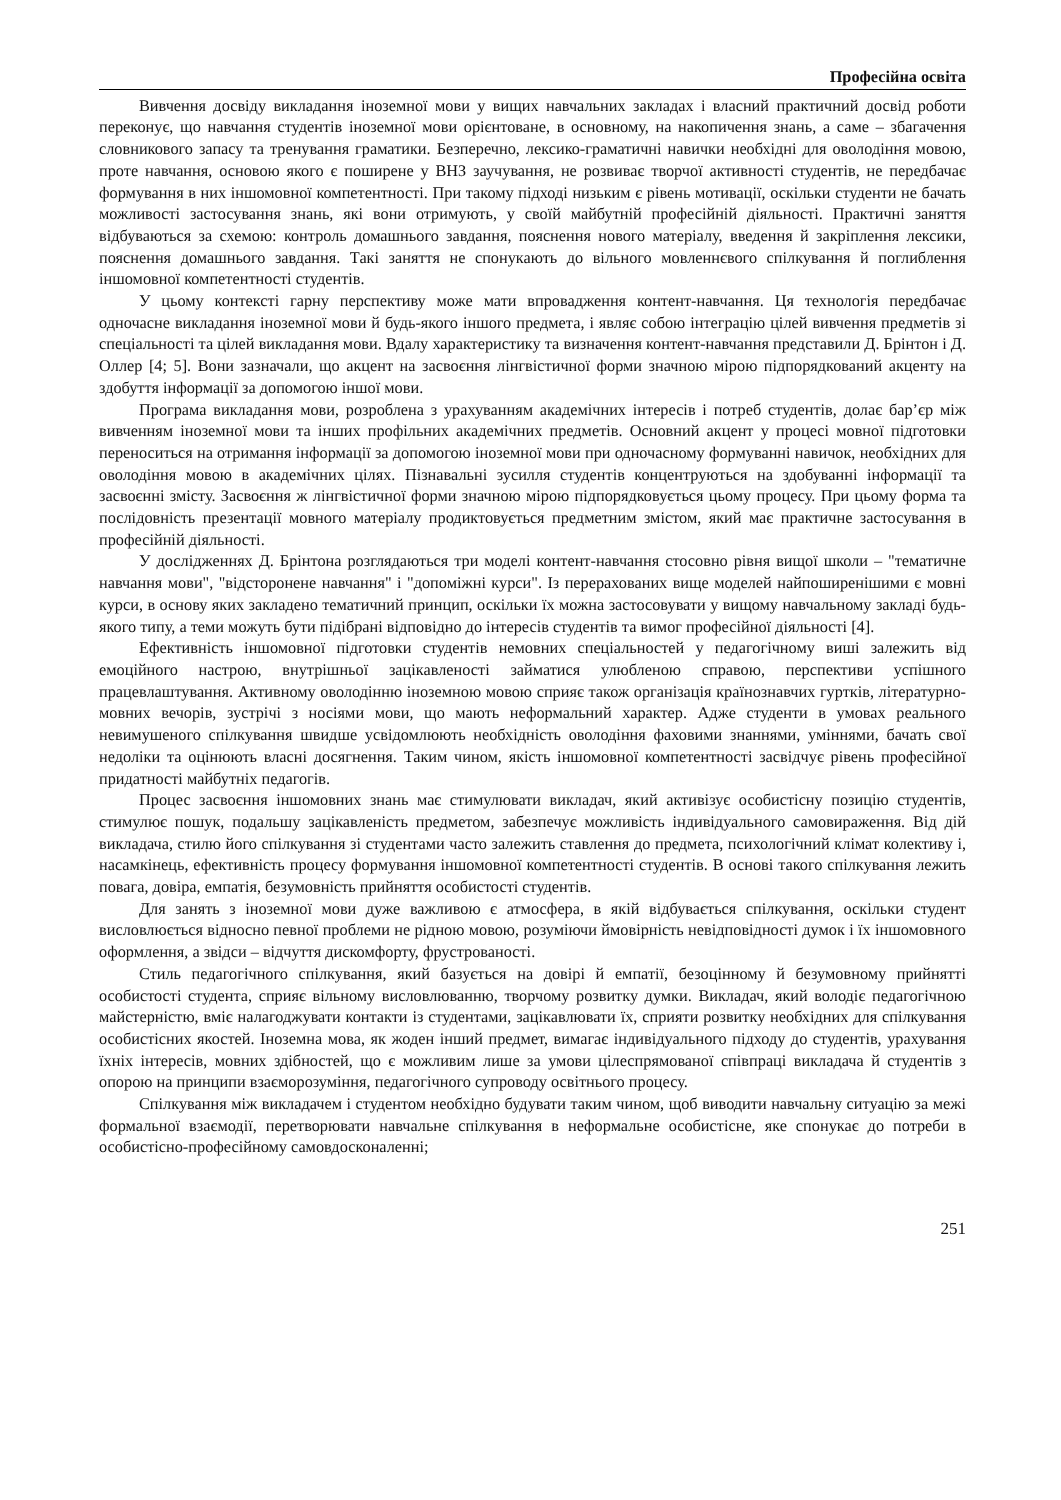Професійна освіта
Вивчення досвіду викладання іноземної мови у вищих навчальних закладах і власний практичний досвід роботи переконує, що навчання студентів іноземної мови орієнтоване, в основному, на накопичення знань, а саме – збагачення словникового запасу та тренування граматики. Безперечно, лексико-граматичні навички необхідні для оволодіння мовою, проте навчання, основою якого є поширене у ВНЗ заучування, не розвиває творчої активності студентів, не передбачає формування в них іншомовної компетентності. При такому підході низьким є рівень мотивації, оскільки студенти не бачать можливості застосування знань, які вони отримують, у своїй майбутній професійній діяльності. Практичні заняття відбуваються за схемою: контроль домашнього завдання, пояснення нового матеріалу, введення й закріплення лексики, пояснення домашнього завдання. Такі заняття не спонукають до вільного мовленнєвого спілкування й поглиблення іншомовної компетентності студентів.
У цьому контексті гарну перспективу може мати впровадження контент-навчання. Ця технологія передбачає одночасне викладання іноземної мови й будь-якого іншого предмета, і являє собою інтеграцію цілей вивчення предметів зі спеціальності та цілей викладання мови. Вдалу характеристику та визначення контент-навчання представили Д. Брінтон і Д. Оллер [4; 5]. Вони зазначали, що акцент на засвоєння лінгвістичної форми значною мірою підпорядкований акценту на здобуття інформації за допомогою іншої мови.
Програма викладання мови, розроблена з урахуванням академічних інтересів і потреб студентів, долає бар’єр між вивченням іноземної мови та інших профільних академічних предметів. Основний акцент у процесі мовної підготовки переноситься на отримання інформації за допомогою іноземної мови при одночасному формуванні навичок, необхідних для оволодіння мовою в академічних цілях. Пізнавальні зусилля студентів концентруються на здобуванні інформації та засвоєнні змісту. Засвоєння ж лінгвістичної форми значною мірою підпорядковується цьому процесу. При цьому форма та послідовність презентації мовного матеріалу продиктовується предметним змістом, який має практичне застосування в професійній діяльності.
У дослідженнях Д. Брінтона розглядаються три моделі контент-навчання стосовно рівня вищої школи – "тематичне навчання мови", "відсторонене навчання" і "допоміжні курси". Із перерахованих вище моделей найпоширенішими є мовні курси, в основу яких закладено тематичний принцип, оскільки їх можна застосовувати у вищому навчальному закладі будь-якого типу, а теми можуть бути підібрані відповідно до інтересів студентів та вимог професійної діяльності [4].
Ефективність іншомовної підготовки студентів немовних спеціальностей у педагогічному виші залежить від емоційного настрою, внутрішньої зацікавленості займатися улюбленою справою, перспективи успішного працевлаштування. Активному оволодінню іноземною мовою сприяє також організація країнознавчих гуртків, літературно-мовних вечорів, зустрічі з носіями мови, що мають неформальний характер. Адже студенти в умовах реального невимушеного спілкування швидше усвідомлюють необхідність оволодіння фаховими знаннями, уміннями, бачать свої недоліки та оцінюють власні досягнення. Таким чином, якість іншомовної компетентності засвідчує рівень професійної придатності майбутніх педагогів.
Процес засвоєння іншомовних знань має стимулювати викладач, який активізує особистісну позицію студентів, стимулює пошук, подальшу зацікавленість предметом, забезпечує можливість індивідуального самовираження. Від дій викладача, стилю його спілкування зі студентами часто залежить ставлення до предмета, психологічний клімат колективу і, насамкінець, ефективність процесу формування іншомовної компетентності студентів. В основі такого спілкування лежить повага, довіра, емпатія, безумовність прийняття особистості студентів.
Для занять з іноземної мови дуже важливою є атмосфера, в якій відбувається спілкування, оскільки студент висловлюється відносно певної проблеми не рідною мовою, розуміючи ймовірність невідповідності думок і їх іншомовного оформлення, а звідси – відчуття дискомфорту, фрустрованості.
Стиль педагогічного спілкування, який базується на довірі й емпатії, безоцінному й безумовному прийнятті особистості студента, сприяє вільному висловлюванню, творчому розвитку думки. Викладач, який володіє педагогічною майстерністю, вміє налагоджувати контакти із студентами, зацікавлювати їх, сприяти розвитку необхідних для спілкування особистісних якостей. Іноземна мова, як жоден інший предмет, вимагає індивідуального підходу до студентів, урахування їхніх інтересів, мовних здібностей, що є можливим лише за умови цілеспрямованої співпраці викладача й студентів з опорою на принципи взаєморозуміння, педагогічного супроводу освітнього процесу.
Спілкування між викладачем і студентом необхідно будувати таким чином, щоб виводити навчальну ситуацію за межі формальної взаємодії, перетворювати навчальне спілкування в неформальне особистісне, яке спонукає до потреби в особистісно-професійному самовдосконаленні;
251